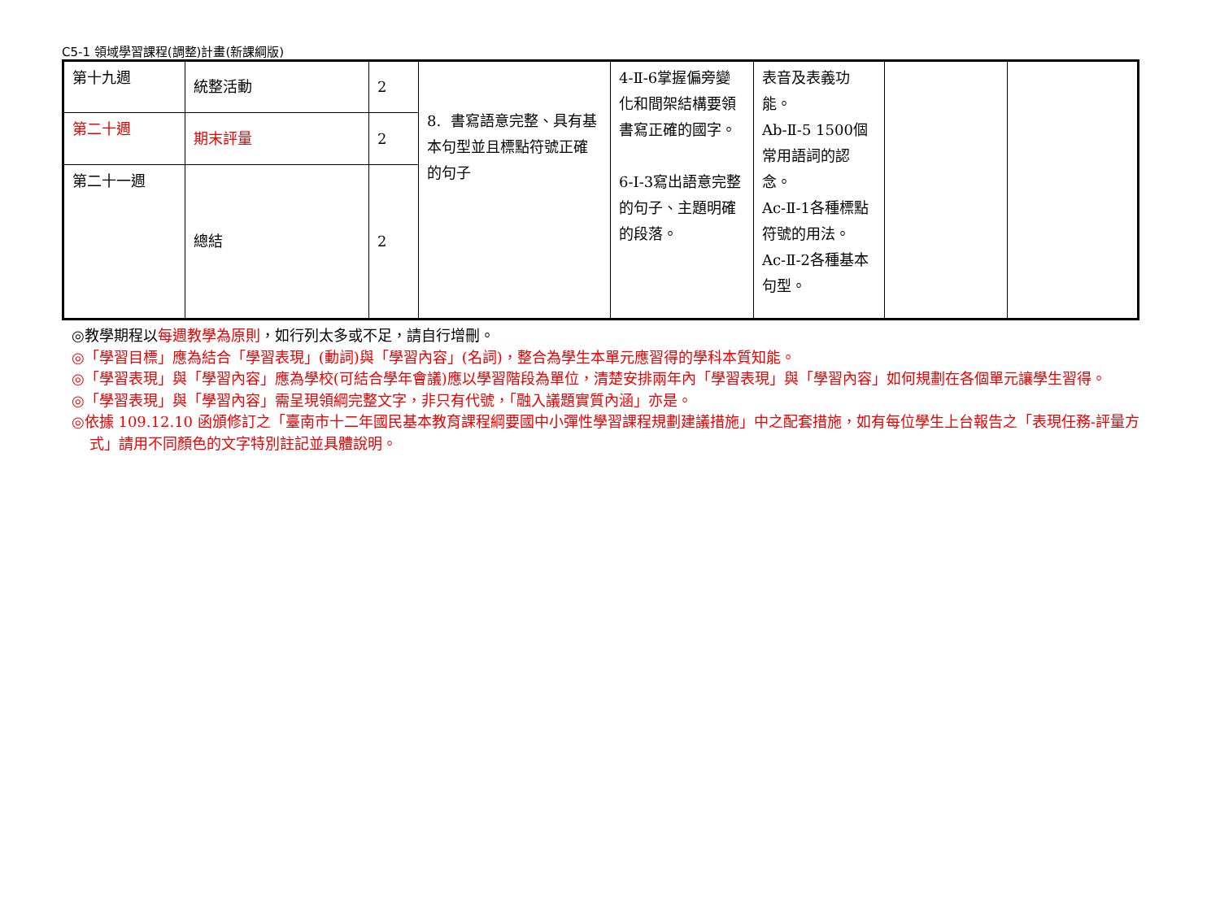C5-1 領域學習課程(調整)計畫(新課綱版)
| 第十九週 | 統整活動 | 2 | 8. 書寫語意完整、具有基本句型並且標點符號正確的句子 | 4-Ⅱ-6掌握偏旁變化和間架結構要領書寫正確的國字。 6-Ⅰ-3寫出語意完整的句子、主題明確的段落。 | 表音及表義功能。 Ab-Ⅱ-5 1500個常用語詞的認念。 Ac-Ⅱ-1各種標點符號的用法。 Ac-Ⅱ-2各種基本句型。 | | |
| 第二十週 | 期末評量 | 2 | | | | | |
| 第二十一週 | 總結 | 2 | | | | | |
◎教學期程以每週教學為原則，如行列太多或不足，請自行增刪。
◎「學習目標」應為結合「學習表現」(動詞)與「學習內容」(名詞)，整合為學生本單元應習得的學科本質知能。
◎「學習表現」與「學習內容」應為學校(可結合學年會議)應以學習階段為單位，清楚安排兩年內「學習表現」與「學習內容」如何規劃在各個單元讓學生習得。
◎「學習表現」與「學習內容」需呈現領綱完整文字，非只有代號，「融入議題實質內涵」亦是。
◎依據 109.12.10 函頒修訂之「臺南市十二年國民基本教育課程綱要國中小彈性學習課程規劃建議措施」中之配套措施，如有每位學生上台報告之「表現任務-評量方式」請用不同顏色的文字特別註記並具體說明。